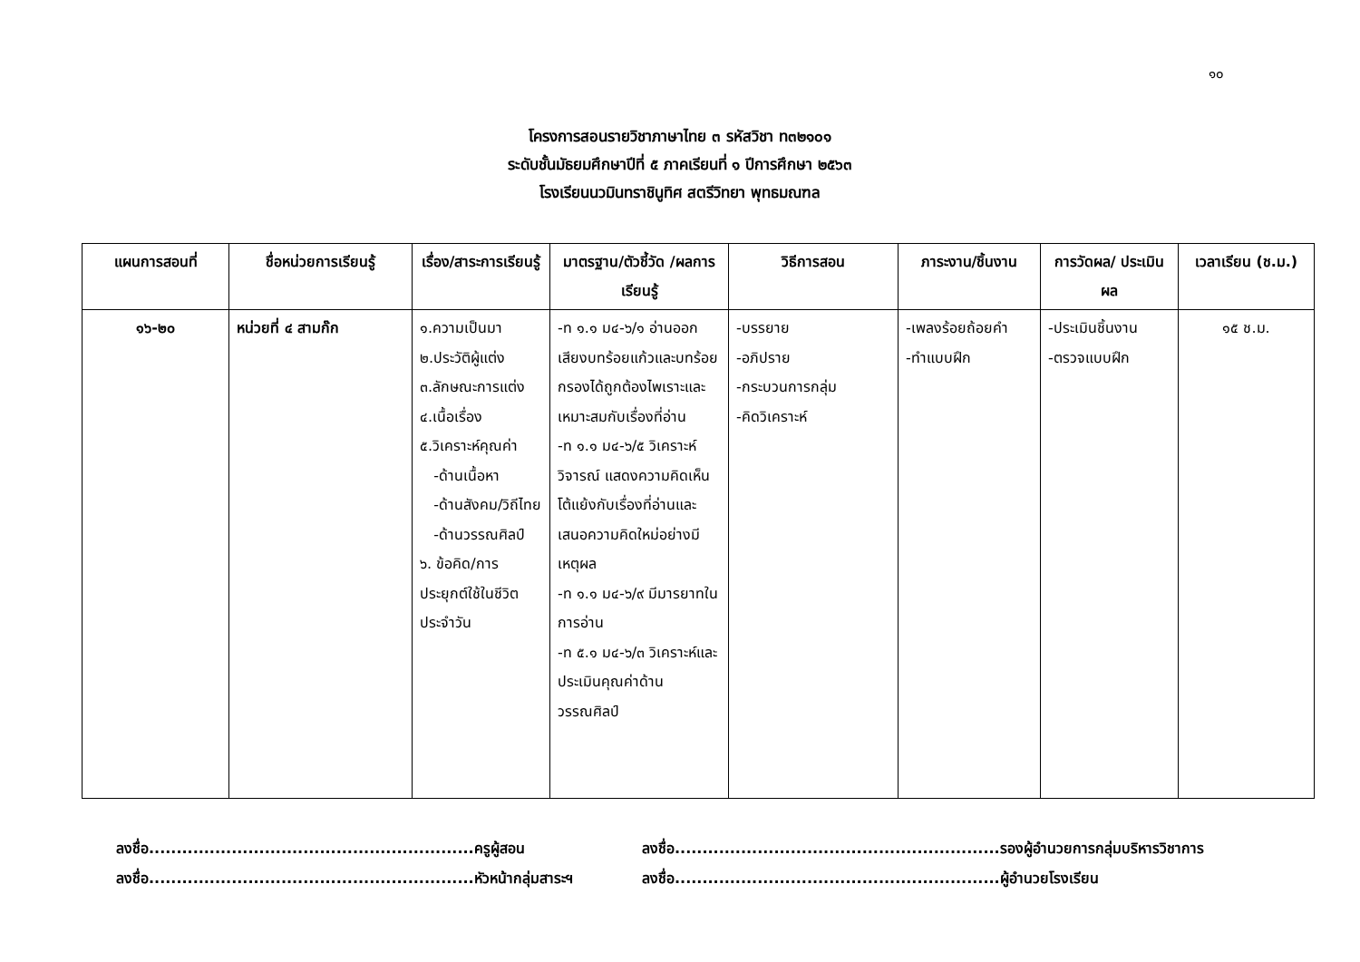๑๐
โครงการสอนรายวิชาภาษาไทย ๓ รหัสวิชา ท๓๒๑๐๑
ระดับชั้นมัธยมศึกษาปีที่ ๕ ภาคเรียนที่ ๑ ปีการศึกษา ๒๕๖๓
โรงเรียนนวมินทราชินูทิศ สตรีวิทยา พุทธมณฑล
| แผนการสอนที่ | ชื่อหน่วยการเรียนรู้ | เรื่อง/สาระการเรียนรู้ | มาตรฐาน/ตัวชี้วัด /ผลการเรียนรู้ | วิธีการสอน | ภาระงาน/ชิ้นงาน | การวัดผล/ ประเมินผล | เวลาเรียน (ช.ม.) |
| --- | --- | --- | --- | --- | --- | --- | --- |
| ๑๖-๒๐ | หน่วยที่ ๔ สามก๊ก | ๑.ความเป็นมา ๒.ประวัติผู้แต่ง ๓.ลักษณะการแต่ง ๔.เนื้อเรื่อง ๕.วิเคราะห์คุณค่า -ด้านเนื้อหา -ด้านสังคม/วิถีไทย -ด้านวรรณศิลป์ ๖. ข้อคิด/การประยุกต์ใช้ในชีวิตประจำวัน | -ท ๑.๑ ม๔-๖/๑ อ่านออกเสียงบทร้อยแก้วและบทร้อยกรองได้ถูกต้องไพเราะและเหมาะสมกับเรื่องที่อ่าน -ท ๑.๑ ม๔-๖/๕ วิเคราะห์ วิจารณ์ แสดงความคิดเห็นโต้แย้งกับเรื่องที่อ่านและเสนอความคิดใหม่อย่างมีเหตุผล -ท ๑.๑ ม๔-๖/๙ มีมารยาทในการอ่าน -ท ๕.๑ ม๔-๖/๓ วิเคราะห์และประเมินคุณค่าด้านวรรณศิลป์ | -บรรยาย -อภิปราย -กระบวนการกลุ่ม -คิดวิเคราะห์ | -เพลงร้อยถ้อยคำ -ทำแบบฝึก | -ประเมินชิ้นงาน -ตรวจแบบฝึก | ๑๕ ช.ม. |
ลงชื่อ...........................................................ครูผู้สอน
ลงชื่อ...........................................................รองผู้อำนวยการกลุ่มบริหารวิชาการ
ลงชื่อ...........................................................หัวหน้ากลุ่มสาระฯ
ลงชื่อ...........................................................ผู้อำนวยโรงเรียน